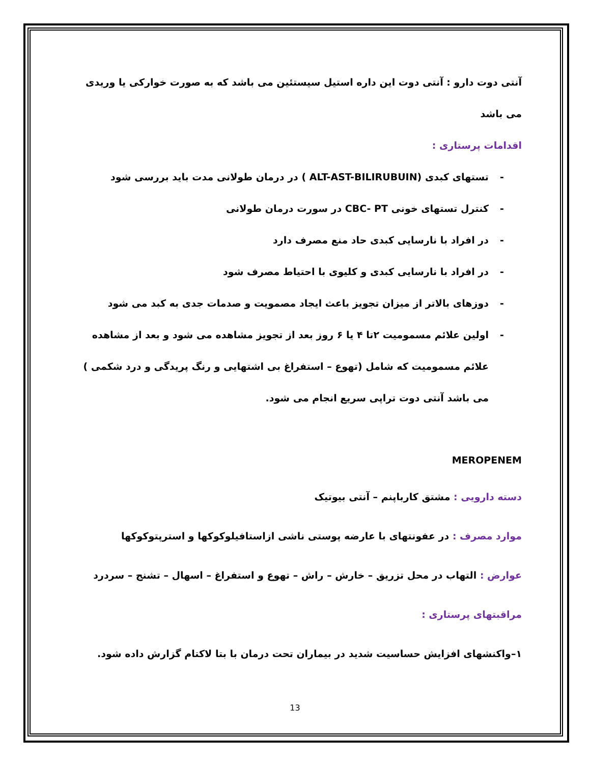آنتی دوت دارو : آنتی دوت این داره استیل سیستئین می باشد که به صورت خوارکی یا وریدی می باشد
اقدامات پرستاری :
- تستهای کبدی (ALT-AST-BILIRUBUIN ) در درمان طولانی مدت باید بررسی شود
- کنترل تستهای خونی CBC- PT در سورت درمان طولانی
- در افراد با نارسایی کبدی حاد منع مصرف دارد
- در افراد با نارسایی کبدی و کلیوی با احتیاط مصرف شود
- دوزهای بالاتر از میزان تجویز باعث ایجاد مصمویت و صدمات جدی به کبد می شود
- اولین علائم مسمومیت ۲تا ۴ یا ۶ روز بعد از تجویز مشاهده می شود و بعد از مشاهده علائم مسمومیت که شامل (تهوع – استفراغ بی اشتهایی و رنگ پریدگی و درد شکمی ) می باشد آنتی دوت تراپی سریع انجام می شود.
MEROPENEM
دسته دارویی : مشتق کارباپنم – آنتی بیوتیک
موارد مصرف : در عفونتهای با عارضه پوستی ناشی ازاستافیلوکوکها و استرپتوکوکها
عوارض : التهاب در محل تزریق – خارش – راش – تهوع و استفراغ – اسهال – تشنج – سردرد
مراقبتهای پرستاری :
۱–واکنشهای افزایش حساسیت شدید در بیماران تحت درمان با بتا لاکتام گزارش داده شود.
13